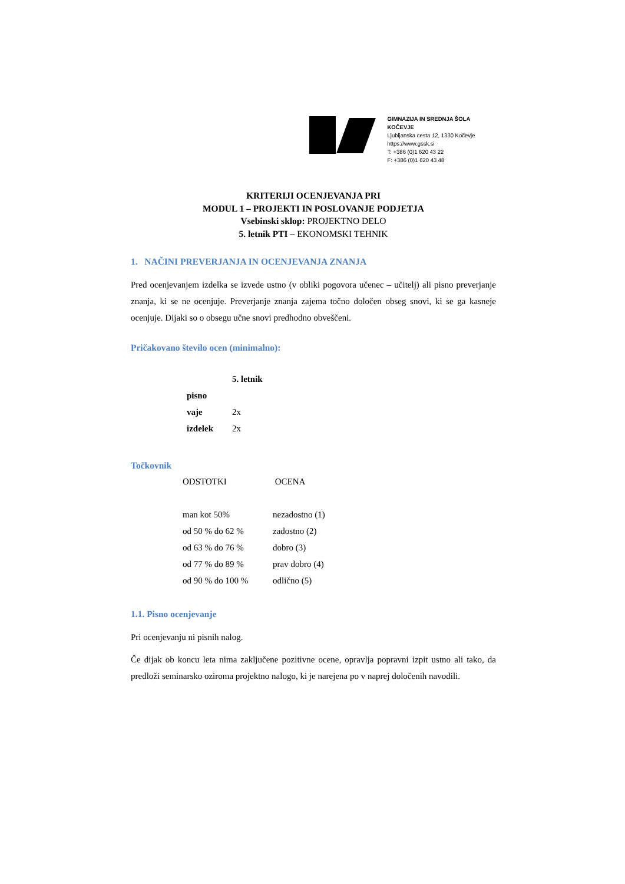GIMNAZIJA IN SREDNJA ŠOLA KOČEVJE
Ljubljanska cesta 12, 1330 Kočevje
https://www.gssk.si
T: +386 (0)1 620 43 22
F: +386 (0)1 620 43 48
KRITERIJI OCENJEVANJA PRI
MODUL 1 – PROJEKTI IN POSLOVANJE PODJETJA
Vsebinski sklop: PROJEKTNO DELO
5. letnik PTI – EKONOMSKI TEHNIK
1. NAČINI PREVERJANJA IN OCENJEVANJA ZNANJA
Pred ocenjevanjem izdelka se izvede ustno (v obliki pogovora učenec – učitelj) ali pisno preverjanje znanja, ki se ne ocenjuje. Preverjanje znanja zajema točno določen obseg snovi, ki se ga kasneje ocenjuje. Dijaki so o obsegu učne snovi predhodno obveščeni.
Pričakovano število ocen (minimalno):
| | 5. letnik |
| --- | --- |
| pisno | |
| vaje | 2x |
| izdelek | 2x |
Točkovnik
| ODSTOTKI | OCENA |
| man kot 50% | nezadostno (1) |
| od 50 % do 62 % | zadostno (2) |
| od 63 % do 76 % | dobro (3) |
| od 77 % do 89 % | prav dobro (4) |
| od 90 % do 100 % | odlično (5) |
1.1. Pisno ocenjevanje
Pri ocenjevanju ni pisnih nalog.
Če dijak ob koncu leta nima zaključene pozitivne ocene, opravlja popravni izpit ustno ali tako, da predloži seminarsko oziroma projektno nalogo, ki je narejena po v naprej določenih navodili.